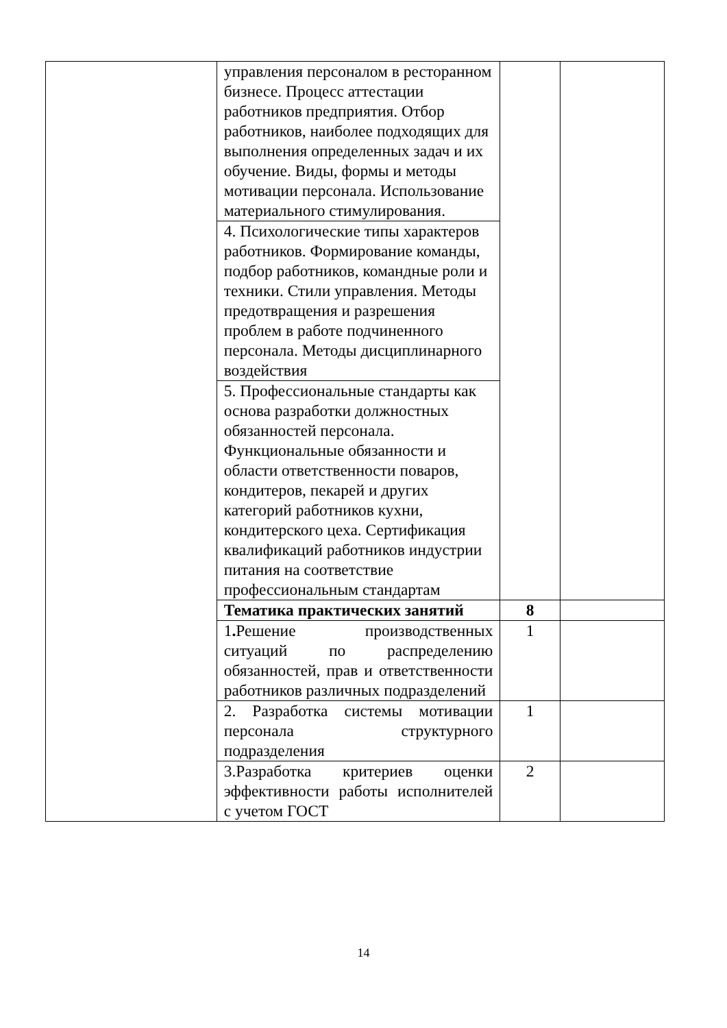| | управления персоналом в ресторанном бизнесе. Процесс аттестации работников предприятия. Отбор работников, наиболее подходящих для выполнения определенных задач и их обучение. Виды, формы и методы мотивации персонала. Использование материального стимулирования. | | |
| | 4. Психологические типы характеров работников. Формирование команды, подбор работников, командные роли и техники. Стили управления. Методы предотвращения и разрешения проблем в работе подчиненного персонала. Методы дисциплинарного воздействия | | |
| | 5. Профессиональные стандарты как основа разработки должностных обязанностей персонала. Функциональные обязанности и области ответственности поваров, кондитеров, пекарей и других категорий работников кухни, кондитерского цеха. Сертификация квалификаций работников индустрии питания на соответствие профессиональным стандартам | | |
| | Тематика практических занятий | 8 | |
| | 1 . Решение производственных ситуаций по распределению обязанностей, прав и ответственности работников различных подразделений | 1 | |
| | 2. Разработка системы мотивации персонала структурного подразделения | 1 | |
| | 3.Разработка критериев оценки эффективности работы исполнителей с учетом ГОСТ | 2 | |
14